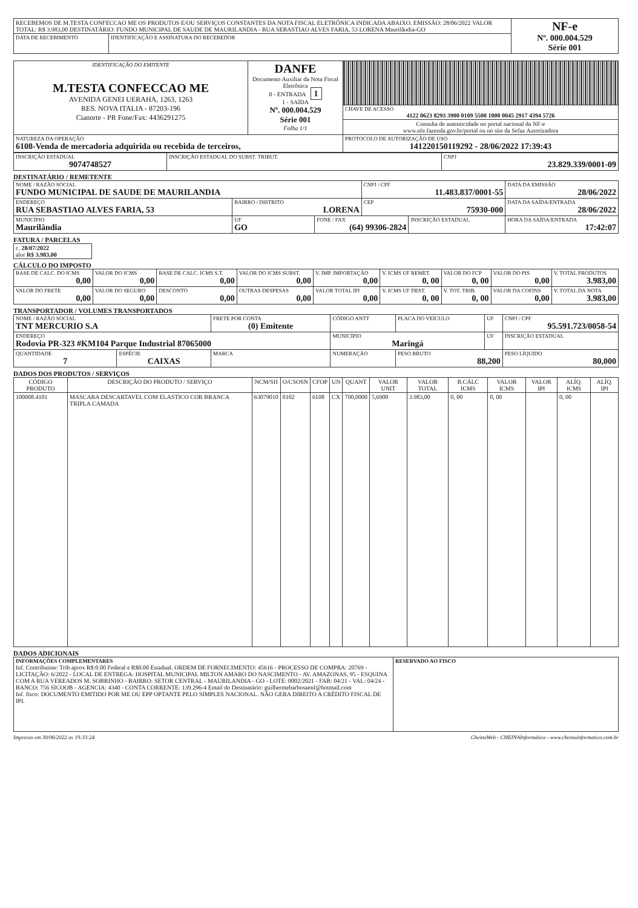| RECEBEMOS DE M.TESTA CONFECCAO ME OS PRODUTOS E/OU SERVIÇOS CONSTANTES DA NOTA FISCAL ELETRÔNICA INDICADA ABAIXO. EMISSÃO: 28/06/2022 VALOR TOTAL: R$ 3.983,00 DESTINATÁRIO: FUNDO MUNICIPAL DE SAUDE DE MAURILANDIA - RUA SEBASTIAO ALVES FARIA, 53 LORENA Maurilândia-GO | | NF-e Nº. 000.004.529 Série 001 |
| DATA DE RECEBIMENTO | IDENTIFICAÇÃO E ASSINATURA DO RECEBEDOR | |
| IDENTIFICAÇÃO DO EMITENTE M.TESTA CONFECCAO ME AVENIDA GENEI UERAHA, 1263, 1263 RES. NOVA ITALIA - 87203-196 Cianorte - PR Fone/Fax: 4436291275 | DANFE Documento Auxiliar da Nota Fiscal Eletrônica 0 - ENTRADA 1 1 - SAÍDA Nº. 000.004.529 Série 001 Folha 1/1 | |
| | | CHAVE DE ACESSO 4122 0623 8293 3900 0109 5500 1000 0045 2917 4394 5726 |
| | | Consulta de autenticidade no portal nacional da NF-e www.nfe.fazenda.gov.br/portal ou no site da Sefaz Autorizadora |
| NATUREZA DA OPERAÇÃO 6108-Venda de mercadoria adquirida ou recebida de terceiros, | | PROTOCOLO DE AUTORIZAÇÃO DE USO 141220150119292 - 28/06/2022 17:39:43 |
| INSCRIÇÃO ESTADUAL 9074748527 | INSCRIÇÃO ESTADUAL DO SUBST. TRIBUT. | CNPJ 23.829.339/0001-09 |
DESTINATÁRIO / REMETENTE
| NOME / RAZÃO SOCIAL FUNDO MUNICIPAL DE SAUDE DE MAURILANDIA | | | CNPJ / CPF 11.483.837/0001-55 | | DATA DA EMISSÃO 28/06/2022 |
| ENDEREÇO RUA SEBASTIAO ALVES FARIA, 53 | BAIRRO / DISTRITO LORENA | | CEP 75930-000 | | DATA DA SAÍDA/ENTRADA 28/06/2022 |
| MUNICÍPIO Maurilândia | UF GO | FONE / FAX (64) 99306-2824 | | INSCRIÇÃO ESTADUAL | HORA DA SAÍDA/ENTRADA 17:42:07 |
FATURA / PARCELAS
| c. 28/07/2022 alor R$ 3.983,00 |
CÁLCULO DO IMPOSTO
| BASE DE CALC. DO ICMS 0,00 | VALOR DO ICMS 0,00 | BASE DE CALC. ICMS S.T. 0,00 | VALOR DO ICMS SUBST. 0,00 | V. IMP. IMPORTAÇÃO 0,00 | V. ICMS UF REMET. 0, 00 | VALOR DO FCP 0, 00 | VALOR DO PIS 0,00 | V. TOTAL PRODUTOS 3.983,00 |
| VALOR DO FRETE 0,00 | VALOR DO SEGURO 0,00 | DESCONTO 0,00 | OUTRAS DESPESAS 0,00 | VALOR TOTAL IPI 0,00 | V. ICMS UF DEST. 0, 00 | V. TOT. TRIB. 0, 00 | VALOR DA COFINS 0,00 | V. TOTAL DA NOTA 3.983,00 |
TRANSPORTADOR / VOLUMES TRANSPORTADOS
| NOME / RAZÃO SOCIAL TNT MERCURIO S.A | | | FRETE POR CONTA (0) Emitente | CÓDIGO ANTT | PLACA DO VEÍCULO | UF | CNPJ / CPF 95.591.723/0058-54 |
| ENDEREÇO Rodovia PR-323 #KM104 Parque Industrial 87065000 | | | | MUNICÍPIO Maringá | | UF | INSCRIÇÃO ESTADUAL |
| QUANTIDADE 7 | ESPÉCIE CAIXAS | MARCA | | NUMERAÇÃO | PESO BRUTO 88,200 | | PESO LÍQUIDO 80,000 |
DADOS DOS PRODUTOS / SERVIÇOS
| CÓDIGO PRODUTO | DESCRIÇÃO DO PRODUTO / SERVIÇO | NCM/SH | O/CSOSN | CFOP | UN | QUANT | VALOR UNIT | VALOR TOTAL | B.CÁLC ICMS | VALOR ICMS | VALOR IPI | ALÍQ. ICMS | ALÍQ. IPI |
| --- | --- | --- | --- | --- | --- | --- | --- | --- | --- | --- | --- | --- | --- |
| 100008.4101 | MASCARA DESCARTAVEL COM ELASTICO COR BRANCA TRIPLA CAMADA | 63079010 | 0102 | 6108 | CX | 700,0000 | 5,6900 | 3.983,00 | 0, 00 | 0, 00 | | 0, 00 | |
DADOS ADICIONAIS
| INFORMAÇÕES COMPLEMENTARES Inf. Contribuinte: Trib aprox R$:0.00 Federal e R$0.00 Estadual. ORDEM DE FORNECIMENTO: 45616 - PROCESSO DE COMPRA: 20769 - LICITAÇÃO: 6/2022 - LOCAL DE ENTREGA: HOSPITAL MUNICIPAL MILTON AMARO DO NASCIMENTO - AV. AMAZONAS, 95 - ESQUINA COM A RUA VEREADOS M. SOBRINHO - BAIRRO: SETOR CENTRAL - MAURILANDIA - GO - LOTE: 0002/2021 - FAB: 04/21 - VAL: 04/24 - BANCO: 756 SICOOB - AGENCIA: 4340 - CONTA CORRENTE: 139.296-4 Email do Destinatário: guilhermebarbosaenf@hotmail.com Inf. fisco: DOCUMENTO EMITIDO POR ME OU EPP OPTANTE PELO SIMPLES NACIONAL. NÃO GERA DIREITO A CRÉDITO FISCAL DE IPI. | RESERVADO AO FISCO |
Impresso em 30/06/2022 as 19:33:24 CheinaWeb - CHEINAInformática - www.cheinainformatica.com.br